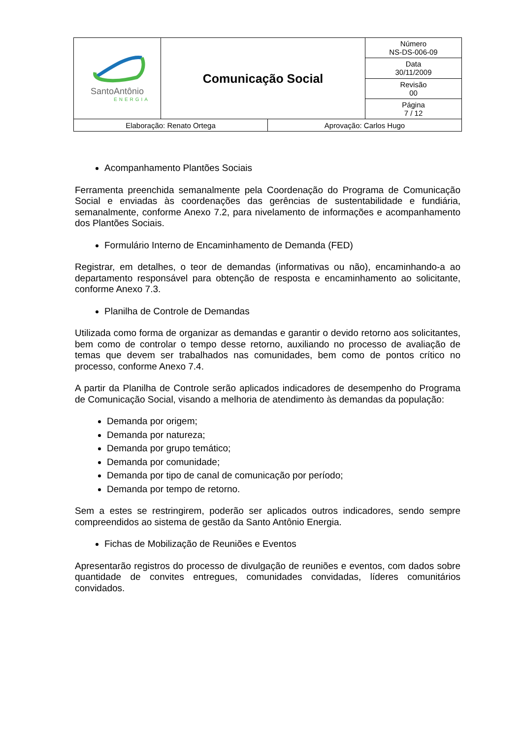| SantoAntônio ENERGIA | Comunicação Social | Número NS-DS-006-09 |
| | | Data 30/11/2009 |
| | | Revisão 00 |
| | | Página 7 / 12 |
| / Elaboração: Renato Ortega / Aprovação: Carlos Hugo / | | |
Acompanhamento Plantões Sociais
Ferramenta preenchida semanalmente pela Coordenação do Programa de Comunicação Social e enviadas às coordenações das gerências de sustentabilidade e fundiária, semanalmente, conforme Anexo 7.2, para nivelamento de informações e acompanhamento dos Plantões Sociais.
Formulário Interno de Encaminhamento de Demanda (FED)
Registrar, em detalhes, o teor de demandas (informativas ou não), encaminhando-a ao departamento responsável para obtenção de resposta e encaminhamento ao solicitante, conforme Anexo 7.3.
Planilha de Controle de Demandas
Utilizada como forma de organizar as demandas e garantir o devido retorno aos solicitantes, bem como de controlar o tempo desse retorno, auxiliando no processo de avaliação de temas que devem ser trabalhados nas comunidades, bem como de pontos crítico no processo, conforme Anexo 7.4.
A partir da Planilha de Controle serão aplicados indicadores de desempenho do Programa de Comunicação Social, visando a melhoria de atendimento às demandas da população:
Demanda por origem;
Demanda por natureza;
Demanda por grupo temático;
Demanda por comunidade;
Demanda por tipo de canal de comunicação por período;
Demanda por tempo de retorno.
Sem a estes se restringirem, poderão ser aplicados outros indicadores, sendo sempre compreendidos ao sistema de gestão da Santo Antônio Energia.
Fichas de Mobilização de Reuniões e Eventos
Apresentarão registros do processo de divulgação de reuniões e eventos, com dados sobre quantidade de convites entregues, comunidades convidadas, líderes comunitários convidados.